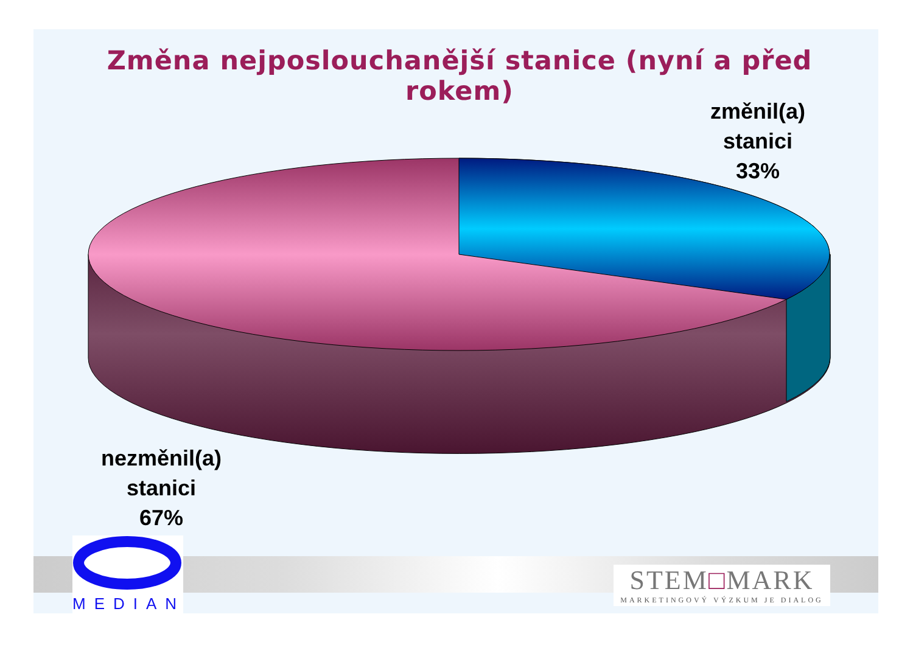Změna nejposlouchanější stanice (nyní a před rokem)
změnil(a)
stanici
33%
nezměnil(a)
stanici
67%
MEDIAN
STEM□MARK
MARKETINGOVÝ VÝZKUM JE DIALOG